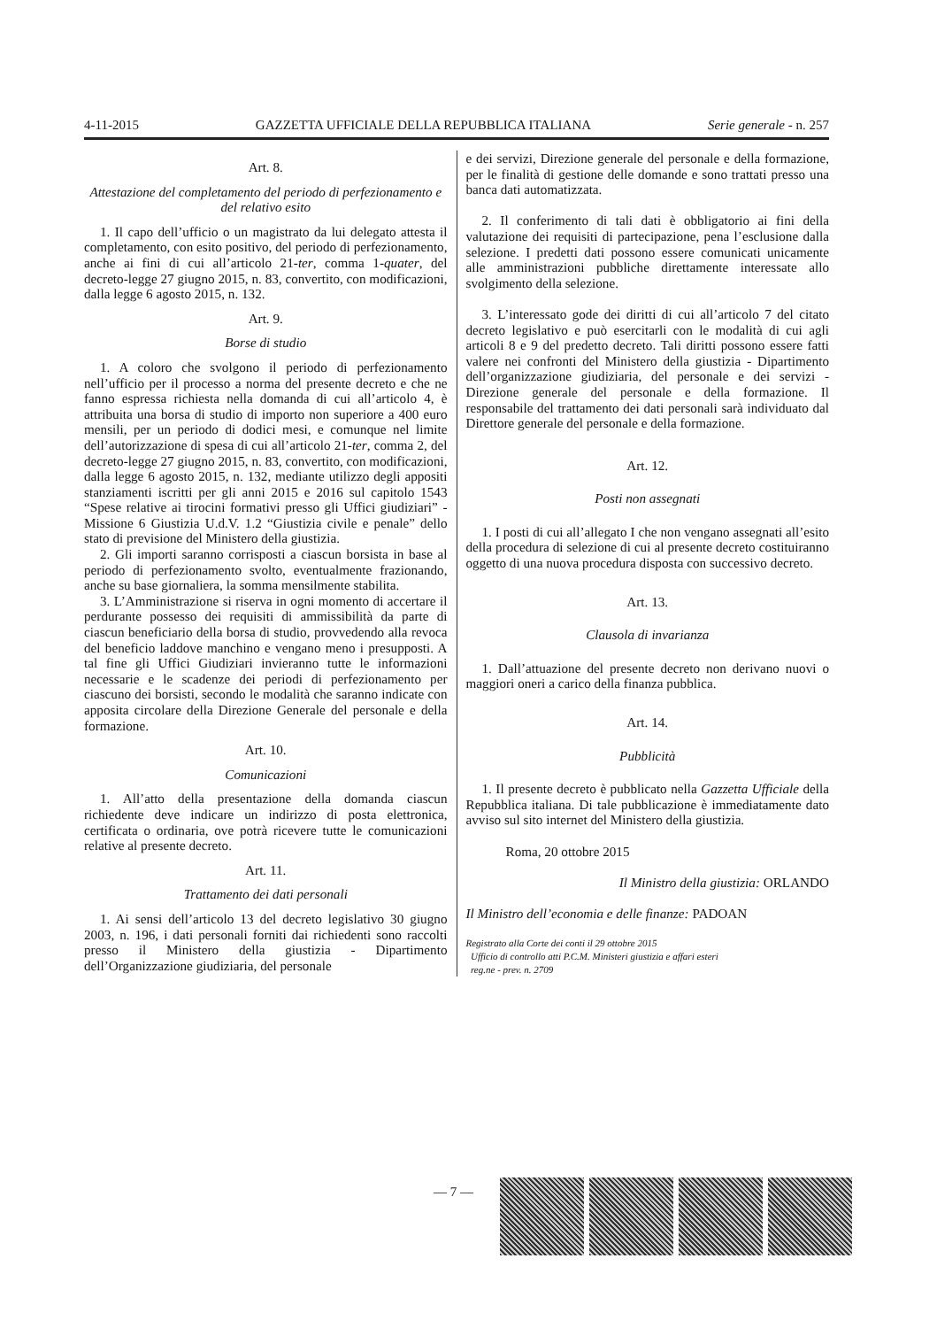4-11-2015 GAZZETTA UFFICIALE DELLA REPUBBLICA ITALIANA Serie generale - n. 257
Art. 8.
Attestazione del completamento del periodo di perfezionamento e del relativo esito
1. Il capo dell’ufficio o un magistrato da lui delegato attesta il completamento, con esito positivo, del periodo di perfezionamento, anche ai fini di cui all’articolo 21-ter, comma 1-quater, del decreto-legge 27 giugno 2015, n. 83, convertito, con modificazioni, dalla legge 6 agosto 2015, n. 132.
Art. 9.
Borse di studio
1. A coloro che svolgono il periodo di perfezionamento nell’ufficio per il processo a norma del presente decreto e che ne fanno espressa richiesta nella domanda di cui all’articolo 4, è attribuita una borsa di studio di importo non superiore a 400 euro mensili, per un periodo di dodici mesi, e comunque nel limite dell’autorizzazione di spesa di cui all’articolo 21-ter, comma 2, del decreto-legge 27 giugno 2015, n. 83, convertito, con modificazioni, dalla legge 6 agosto 2015, n. 132, mediante utilizzo degli appositi stanziamenti iscritti per gli anni 2015 e 2016 sul capitolo 1543 “Spese relative ai tirocini formativi presso gli Uffici giudiziari” - Missione 6 Giustizia U.d.V. 1.2 “Giustizia civile e penale” dello stato di previsione del Ministero della giustizia.
2. Gli importi saranno corrisposti a ciascun borsista in base al periodo di perfezionamento svolto, eventualmente frazionando, anche su base giornaliera, la somma mensilmente stabilita.
3. L’Amministrazione si riserva in ogni momento di accertare il perdurante possesso dei requisiti di ammissibilità da parte di ciascun beneficiario della borsa di studio, provvedendo alla revoca del beneficio laddove manchino e vengano meno i presupposti. A tal fine gli Uffici Giudiziari invieranno tutte le informazioni necessarie e le scadenze dei periodi di perfezionamento per ciascuno dei borsisti, secondo le modalità che saranno indicate con apposita circolare della Direzione Generale del personale e della formazione.
Art. 10.
Comunicazioni
1. All’atto della presentazione della domanda ciascun richiedente deve indicare un indirizzo di posta elettronica, certificata o ordinaria, ove potrà ricevere tutte le comunicazioni relative al presente decreto.
Art. 11.
Trattamento dei dati personali
1. Ai sensi dell’articolo 13 del decreto legislativo 30 giugno 2003, n. 196, i dati personali forniti dai richiedenti sono raccolti presso il Ministero della giustizia - Dipartimento dell’Organizzazione giudiziaria, del personale
e dei servizi, Direzione generale del personale e della formazione, per le finalità di gestione delle domande e sono trattati presso una banca dati automatizzata.
2. Il conferimento di tali dati è obbligatorio ai fini della valutazione dei requisiti di partecipazione, pena l’esclusione dalla selezione. I predetti dati possono essere comunicati unicamente alle amministrazioni pubbliche direttamente interessate allo svolgimento della selezione.
3. L’interessato gode dei diritti di cui all’articolo 7 del citato decreto legislativo e può esercitarli con le modalità di cui agli articoli 8 e 9 del predetto decreto. Tali diritti possono essere fatti valere nei confronti del Ministero della giustizia - Dipartimento dell’organizzazione giudiziaria, del personale e dei servizi - Direzione generale del personale e della formazione. Il responsabile del trattamento dei dati personali sarà individuato dal Direttore generale del personale e della formazione.
Art. 12.
Posti non assegnati
1. I posti di cui all’allegato I che non vengano assegnati all’esito della procedura di selezione di cui al presente decreto costituiranno oggetto di una nuova procedura disposta con successivo decreto.
Art. 13.
Clausola di invarianza
1. Dall’attuazione del presente decreto non derivano nuovi o maggiori oneri a carico della finanza pubblica.
Art. 14.
Pubblicità
1. Il presente decreto è pubblicato nella Gazzetta Ufficiale della Repubblica italiana. Di tale pubblicazione è immediatamente dato avviso sul sito internet del Ministero della giustizia.
Roma, 20 ottobre 2015
Il Ministro della giustizia: ORLANDO
Il Ministro dell’economia e delle finanze: PADOAN
Registrato alla Corte dei conti il 29 ottobre 2015
Ufficio di controllo atti P.C.M. Ministeri giustizia e affari esteri
reg.ne - prev. n. 2709
— 7 —